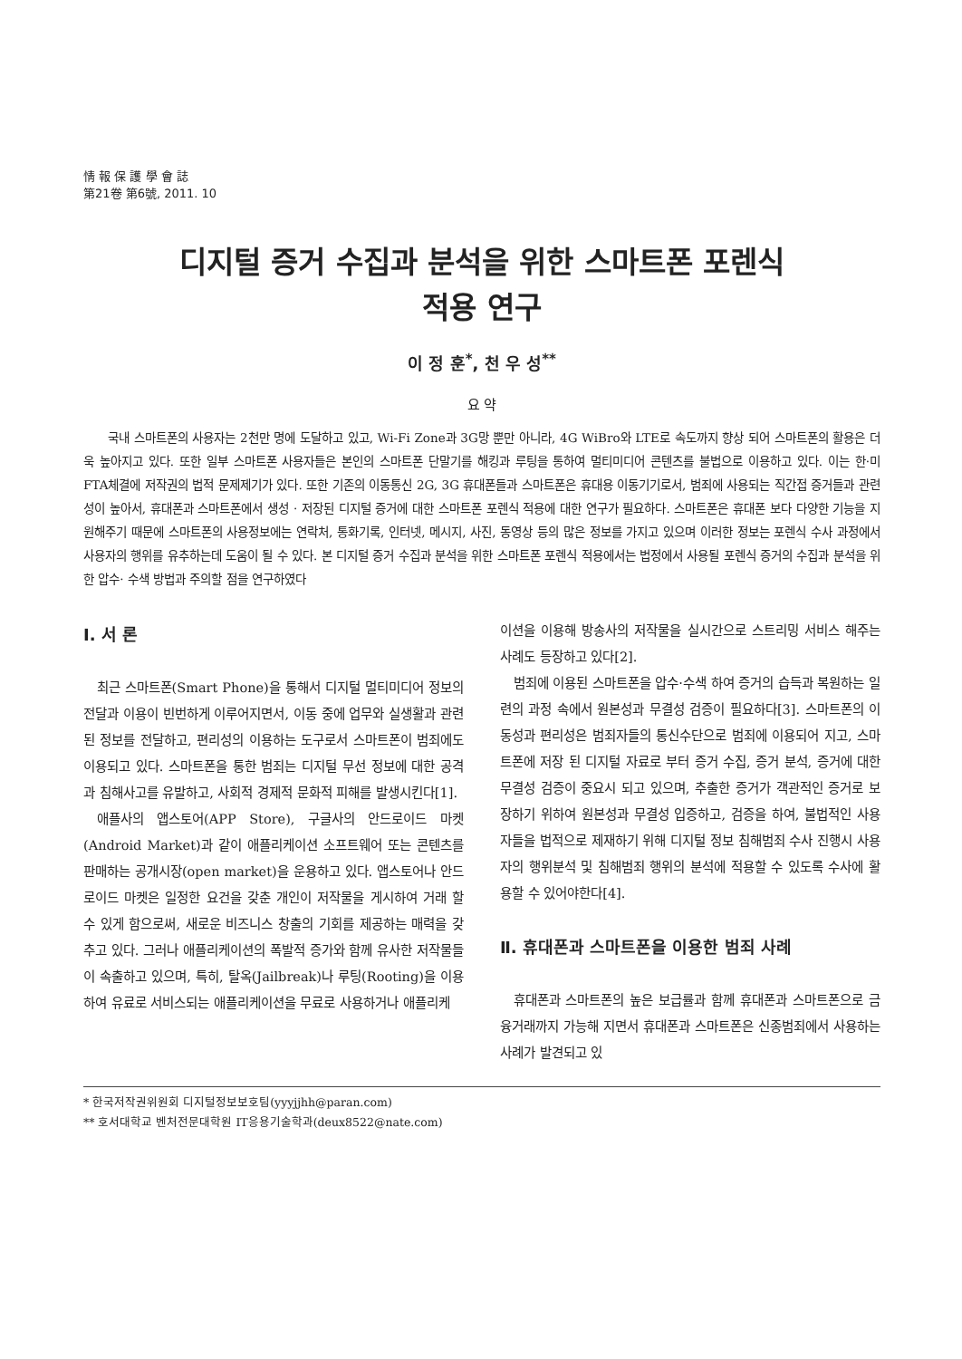情 報 保 護 學 會 誌
第21卷 第6號, 2011. 10
디지털 증거 수집과 분석을 위한 스마트폰 포렌식
적용 연구
이 정 훈<sup>*</sup>, 천 우 성<sup>**</sup>
요 약
국내 스마트폰의 사용자는 2천만 명에 도달하고 있고, Wi-Fi Zone과 3G망 뿐만 아니라, 4G WiBro와 LTE로 속도까지 향상 되어 스마트폰의 활용은 더욱 높아지고 있다. 또한 일부 스마트폰 사용자들은 본인의 스마트폰 단말기를 해킹과 루팅을 통하여 멀티미디어 콘텐츠를 불법으로 이용하고 있다. 이는 한·미 FTA체결에 저작권의 법적 문제제기가 있다. 또한 기존의 이동통신 2G, 3G 휴대폰들과 스마트폰은 휴대용 이동기기로서, 범죄에 사용되는 직간접 증거들과 관련성이 높아서, 휴대폰과 스마트폰에서 생성 · 저장된 디지털 증거에 대한 스마트폰 포렌식 적용에 대한 연구가 필요하다. 스마트폰은 휴대폰 보다 다양한 기능을 지원해주기 때문에 스마트폰의 사용정보에는 연락처, 통화기록, 인터넷, 메시지, 사진, 동영상 등의 많은 정보를 가지고 있으며 이러한 정보는 포렌식 수사 과정에서 사용자의 행위를 유추하는데 도움이 될 수 있다. 본 디지털 증거 수집과 분석을 위한 스마트폰 포렌식 적용에서는 법정에서 사용될 포렌식 증거의 수집과 분석을 위한 압수· 수색 방법과 주의할 점을 연구하였다
Ⅰ. 서 론
최근 스마트폰(Smart Phone)을 통해서 디지털 멀티미디어 정보의 전달과 이용이 빈번하게 이루어지면서, 이동 중에 업무와 실생활과 관련된 정보를 전달하고, 편리성의 이용하는 도구로서 스마트폰이 범죄에도 이용되고 있다. 스마트폰을 통한 범죄는 디지털 무선 정보에 대한 공격과 침해사고를 유발하고, 사회적 경제적 문화적 피해를 발생시킨다[1].
애플사의 앱스토어(APP Store), 구글사의 안드로이드 마켓(Android Market)과 같이 애플리케이션 소프트웨어 또는 콘텐츠를 판매하는 공개시장(open market)을 운용하고 있다. 앱스토어나 안드로이드 마켓은 일정한 요건을 갖춘 개인이 저작물을 게시하여 거래 할 수 있게 함으로써, 새로운 비즈니스 창출의 기회를 제공하는 매력을 갖추고 있다. 그러나 애플리케이션의 폭발적 증가와 함께 유사한 저작물들이 속출하고 있으며, 특히, 탈옥(Jailbreak)나 루팅(Rooting)을 이용하여 유료로 서비스되는 애플리케이션을 무료로 사용하거나 애플리케
이션을 이용해 방송사의 저작물을 실시간으로 스트리밍 서비스 해주는 사례도 등장하고 있다[2].
범죄에 이용된 스마트폰을 압수·수색 하여 증거의 습득과 복원하는 일련의 과정 속에서 원본성과 무결성 검증이 필요하다[3]. 스마트폰의 이동성과 편리성은 범죄자들의 통신수단으로 범죄에 이용되어 지고, 스마트폰에 저장 된 디지털 자료로 부터 증거 수집, 증거 분석, 증거에 대한 무결성 검증이 중요시 되고 있으며, 추출한 증거가 객관적인 증거로 보장하기 위하여 원본성과 무결성 입증하고, 검증을 하여, 불법적인 사용자들을 법적으로 제재하기 위해 디지털 정보 침해범죄 수사 진행시 사용자의 행위분석 및 침해범죄 행위의 분석에 적용할 수 있도록 수사에 활용할 수 있어야한다[4].
Ⅱ. 휴대폰과 스마트폰을 이용한 범죄 사례
휴대폰과 스마트폰의 높은 보급률과 함께 휴대폰과 스마트폰으로 금융거래까지 가능해 지면서 휴대폰과 스마트폰은 신종범죄에서 사용하는 사례가 발견되고 있
* 한국저작권위원회 디지털정보보호팀(yyyjjhh@paran.com)
** 호서대학교 벤처전문대학원 IT응용기술학과(deux8522@nate.com)